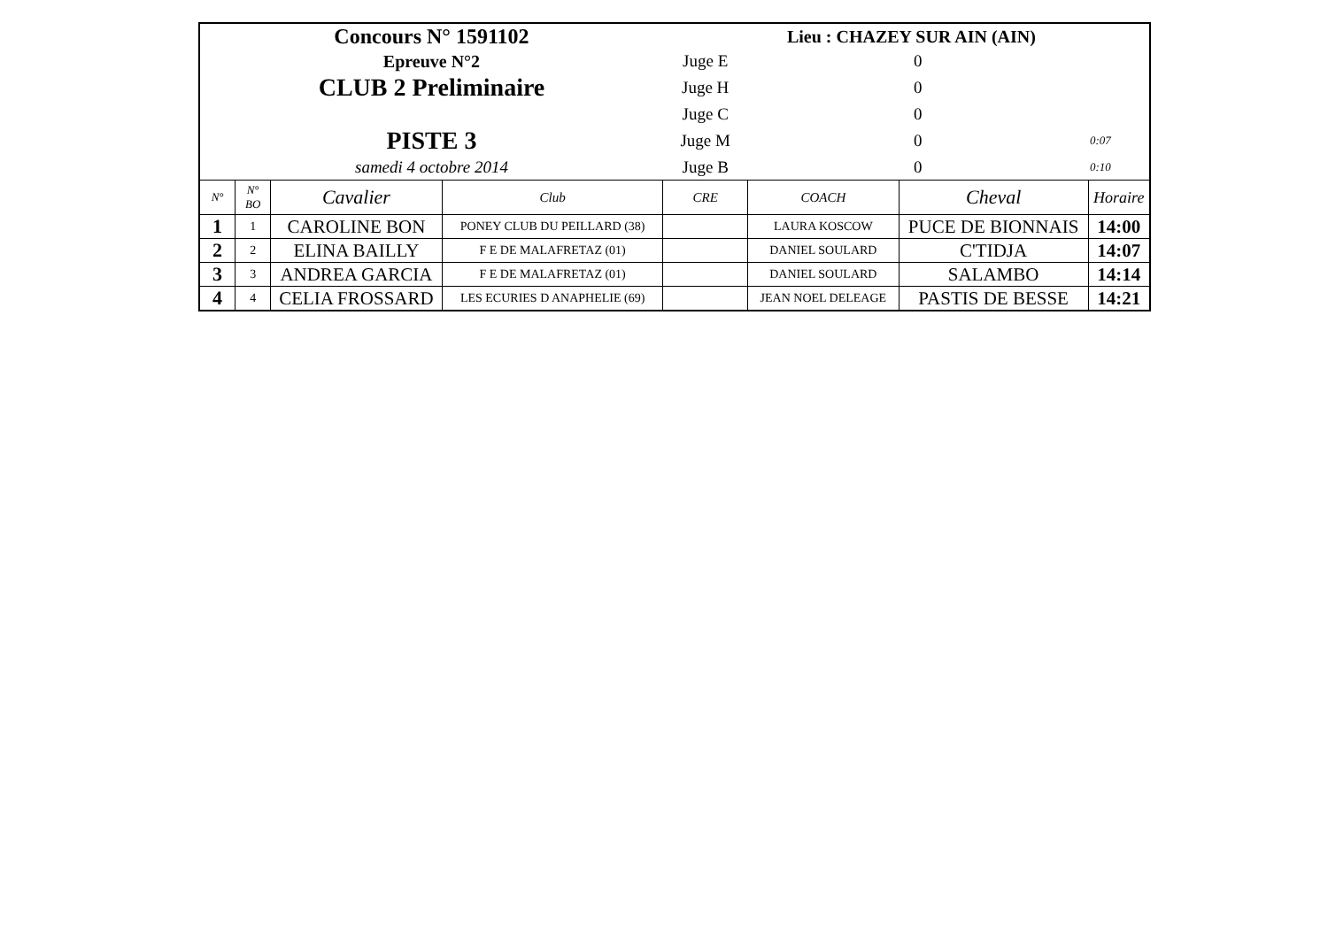| Concours N° 1591102 | | | | Lieu : CHAZEY SUR AIN (AIN) | | | |
| Epreuve N°2 | | | | Juge E | 0 | | |
| CLUB 2 Preliminaire | | | | Juge H | 0 | | |
| | | | | Juge C | 0 | | |
| PISTE 3 | | | | Juge M | 0 | | 0:07 |
| samedi 4 octobre 2014 | | | | Juge B | 0 | | 0:10 |
| N° | N° BO | Cavalier | Club | CRE | COACH | Cheval | Horaire |
| 1 | 1 | CAROLINE BON | PONEY CLUB DU PEILLARD (38) | | LAURA KOSCOW | PUCE DE BIONNAIS | 14:00 |
| 2 | 2 | ELINA BAILLY | F E DE MALAFRETAZ (01) | | DANIEL SOULARD | C'TIDJA | 14:07 |
| 3 | 3 | ANDREA GARCIA | F E DE MALAFRETAZ (01) | | DANIEL SOULARD | SALAMBO | 14:14 |
| 4 | 4 | CELIA FROSSARD | LES ECURIES D ANAPHELIE (69) | | JEAN NOEL DELEAGE | PASTIS DE BESSE | 14:21 |